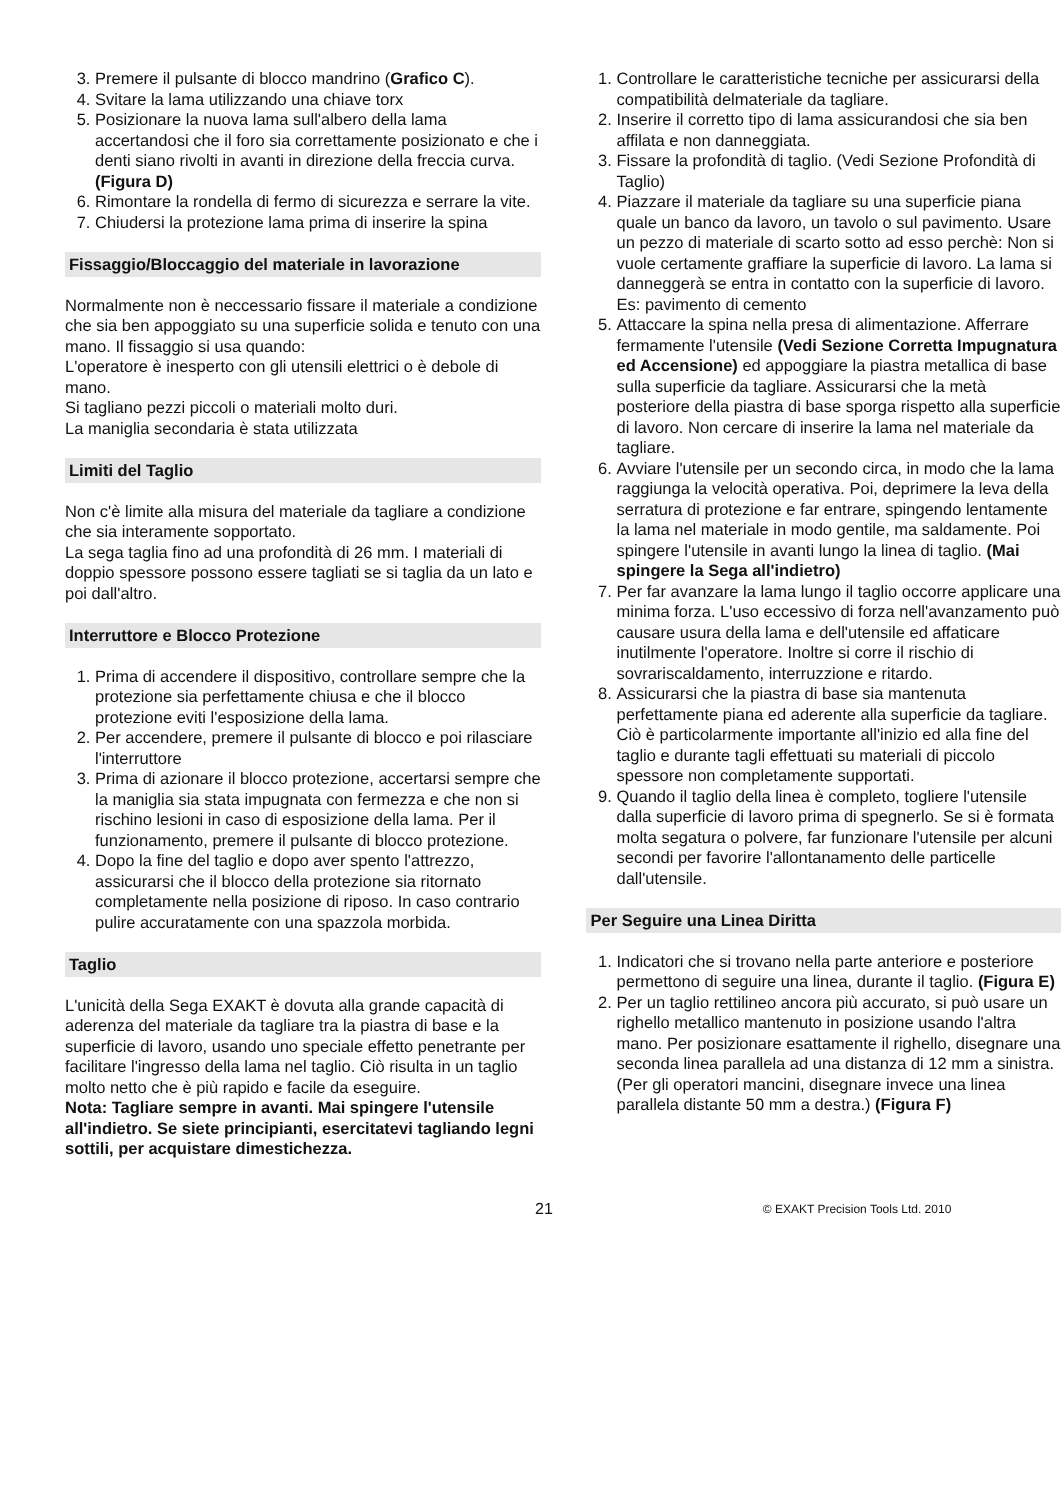3. Premere il pulsante di blocco mandrino (Grafico C).
4. Svitare la lama utilizzando una chiave torx
5. Posizionare la nuova lama sull'albero della lama accertandosi che il foro sia correttamente posizionato e che i denti siano rivolti in avanti in direzione della freccia curva. (Figura D)
6. Rimontare la rondella di fermo di sicurezza e serrare la vite.
7. Chiudersi la protezione lama prima di inserire la spina
Fissaggio/Bloccaggio del materiale in lavorazione
Normalmente non è neccessario fissare il materiale a condizione che sia ben appoggiato su una superficie solida e tenuto con una mano. Il fissaggio si usa quando:
L'operatore è inesperto con gli utensili elettrici o è debole di mano.
Si tagliano pezzi piccoli o materiali molto duri.
La maniglia secondaria è stata utilizzata
Limiti del Taglio
Non c'è limite alla misura del materiale da tagliare a condizione che sia interamente sopportato.
La sega taglia fino ad una profondità di 26 mm. I materiali di doppio spessore possono essere tagliati se si taglia da un lato e poi dall'altro.
Interruttore e Blocco Protezione
1. Prima di accendere il dispositivo, controllare sempre che la protezione sia perfettamente chiusa e che il blocco protezione eviti l'esposizione della lama.
2. Per accendere, premere il pulsante di blocco e poi rilasciare l'interruttore
3. Prima di azionare il blocco protezione, accertarsi sempre che la maniglia sia stata impugnata con fermezza e che non si rischino lesioni in caso di esposizione della lama. Per il funzionamento, premere il pulsante di blocco protezione.
4. Dopo la fine del taglio e dopo aver spento l'attrezzo, assicurarsi che il blocco della protezione sia ritornato completamente nella posizione di riposo. In caso contrario pulire accuratamente con una spazzola morbida.
Taglio
L'unicità della Sega EXAKT è dovuta alla grande capacità di aderenza del materiale da tagliare tra la piastra di base e la superficie di lavoro, usando uno speciale effetto penetrante per facilitare l'ingresso della lama nel taglio. Ciò risulta in un taglio molto netto che è più rapido e facile da eseguire.
Nota: Tagliare sempre in avanti. Mai spingere l'utensile all'indietro. Se siete principianti, esercitatevi tagliando legni sottili, per acquistare dimestichezza.
1. Controllare le caratteristiche tecniche per assicurarsi della compatibilità delmateriale da tagliare.
2. Inserire il corretto tipo di lama assicurandosi che sia ben affilata e non danneggiata.
3. Fissare la profondità di taglio. (Vedi Sezione Profondità di Taglio)
4. Piazzare il materiale da tagliare su una superficie piana quale un banco da lavoro, un tavolo o sul pavimento. Usare un pezzo di materiale di scarto sotto ad esso perchè: Non si vuole certamente graffiare la superficie di lavoro. La lama si danneggerà se entra in contatto con la superficie di lavoro. Es: pavimento di cemento
5. Attaccare la spina nella presa di alimentazione. Afferrare fermamente l'utensile (Vedi Sezione Corretta Impugnatura ed Accensione) ed appoggiare la piastra metallica di base sulla superficie da tagliare. Assicurarsi che la metà posteriore della piastra di base sporga rispetto alla superficie di lavoro. Non cercare di inserire la lama nel materiale da tagliare.
6. Avviare l'utensile per un secondo circa, in modo che la lama raggiunga la velocità operativa. Poi, deprimere la leva della serratura di protezione e far entrare, spingendo lentamente la lama nel materiale in modo gentile, ma saldamente. Poi spingere l'utensile in avanti lungo la linea di taglio. (Mai spingere la Sega all'indietro)
7. Per far avanzare la lama lungo il taglio occorre applicare una minima forza. L'uso eccessivo di forza nell'avanzamento può causare usura della lama e dell'utensile ed affaticare inutilmente l'operatore. Inoltre si corre il rischio di sovrariscaldamento, interruzzione e ritardo.
8. Assicurarsi che la piastra di base sia mantenuta perfettamente piana ed aderente alla superficie da tagliare. Ciò è particolarmente importante all'inizio ed alla fine del taglio e durante tagli effettuati su materiali di piccolo spessore non completamente supportati.
9. Quando il taglio della linea è completo, togliere l'utensile dalla superficie di lavoro prima di spegnerlo. Se si è formata molta segatura o polvere, far funzionare l'utensile per alcuni secondi per favorire l'allontanamento delle particelle dall'utensile.
Per Seguire una Linea Diritta
1. Indicatori che si trovano nella parte anteriore e posteriore permettono di seguire una linea, durante il taglio. (Figura E)
2. Per un taglio rettilineo ancora più accurato, si può usare un righello metallico mantenuto in posizione usando l'altra mano. Per posizionare esattamente il righello, disegnare una seconda linea parallela ad una distanza di 12 mm a sinistra. (Per gli operatori mancini, disegnare invece una linea parallela distante 50 mm a destra.) (Figura F)
21 © EXAKT Precision Tools Ltd. 2010